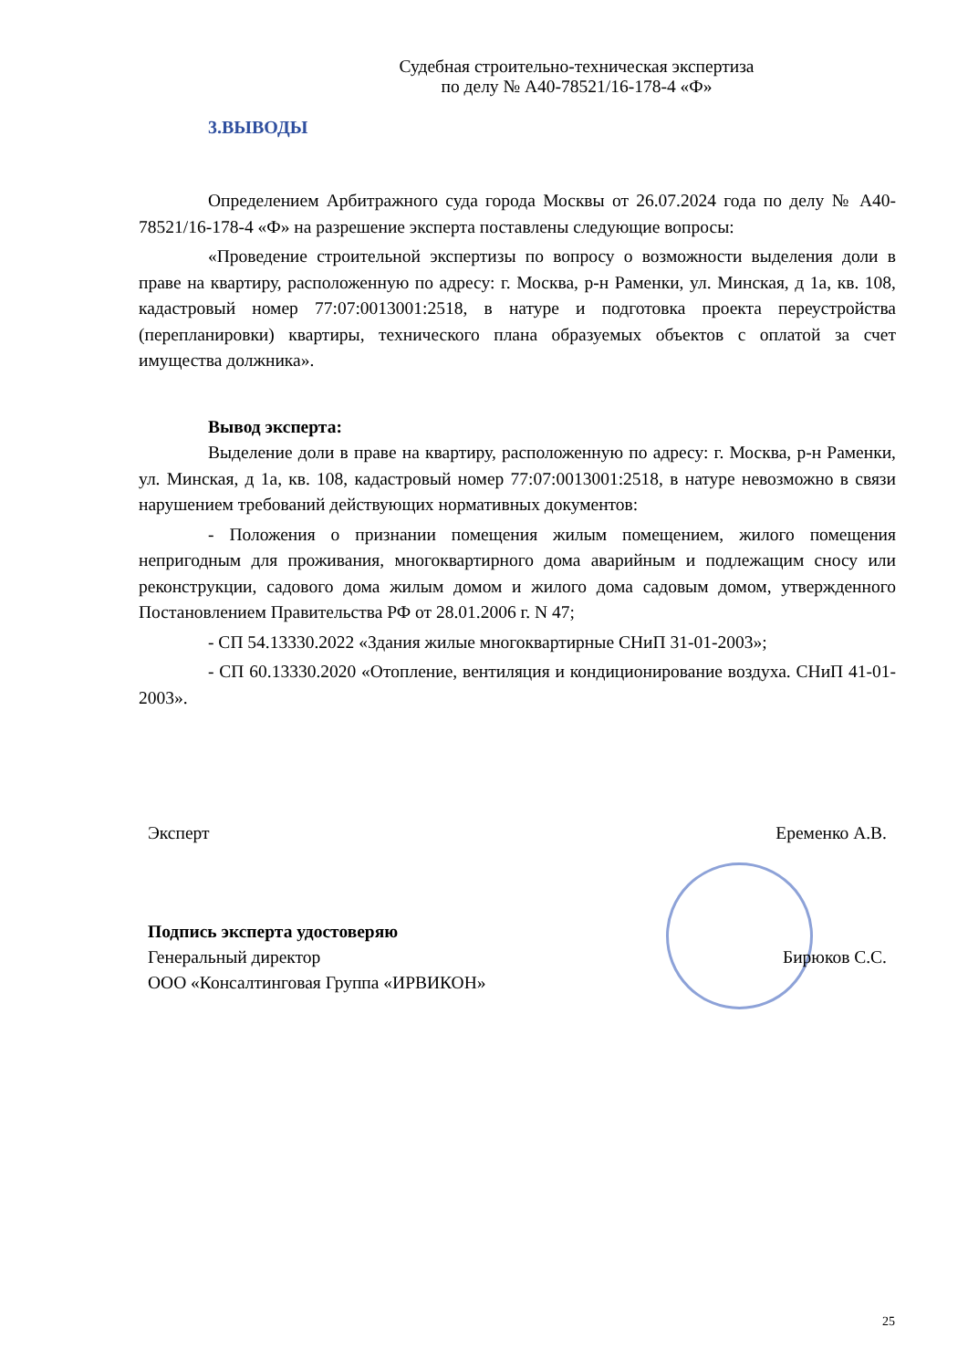Судебная строительно-техническая экспертиза
по делу № А40-78521/16-178-4 «Ф»
3.ВЫВОДЫ
Определением Арбитражного суда города Москвы от 26.07.2024 года по делу № А40-78521/16-178-4 «Ф» на разрешение эксперта поставлены следующие вопросы:
«Проведение строительной экспертизы по вопросу о возможности выделения доли в праве на квартиру, расположенную по адресу: г. Москва, р-н Раменки, ул. Минская, д 1а, кв. 108, кадастровый номер 77:07:0013001:2518, в натуре и подготовка проекта переустройства (перепланировки) квартиры, технического плана образуемых объектов с оплатой за счет имущества должника».
Вывод эксперта:
Выделение доли в праве на квартиру, расположенную по адресу: г. Москва, р-н Раменки, ул. Минская, д 1а, кв. 108, кадастровый номер 77:07:0013001:2518, в натуре невозможно в связи нарушением требований действующих нормативных документов:
- Положения о признании помещения жилым помещением, жилого помещения непригодным для проживания, многоквартирного дома аварийным и подлежащим сносу или реконструкции, садового дома жилым домом и жилого дома садовым домом, утвержденного Постановлением Правительства РФ от 28.01.2006 г. N 47;
- СП 54.13330.2022 «Здания жилые многоквартирные СНиП 31-01-2003»;
- СП 60.13330.2020 «Отопление, вентиляция и кондиционирование воздуха. СНиП 41-01-2003».
Эксперт Еременко А.В.
Подпись эксперта удостоверяю
Генеральный директор Бирюков С.С.
ООО «Консалтинговая Группа «ИРВИКОН»
25